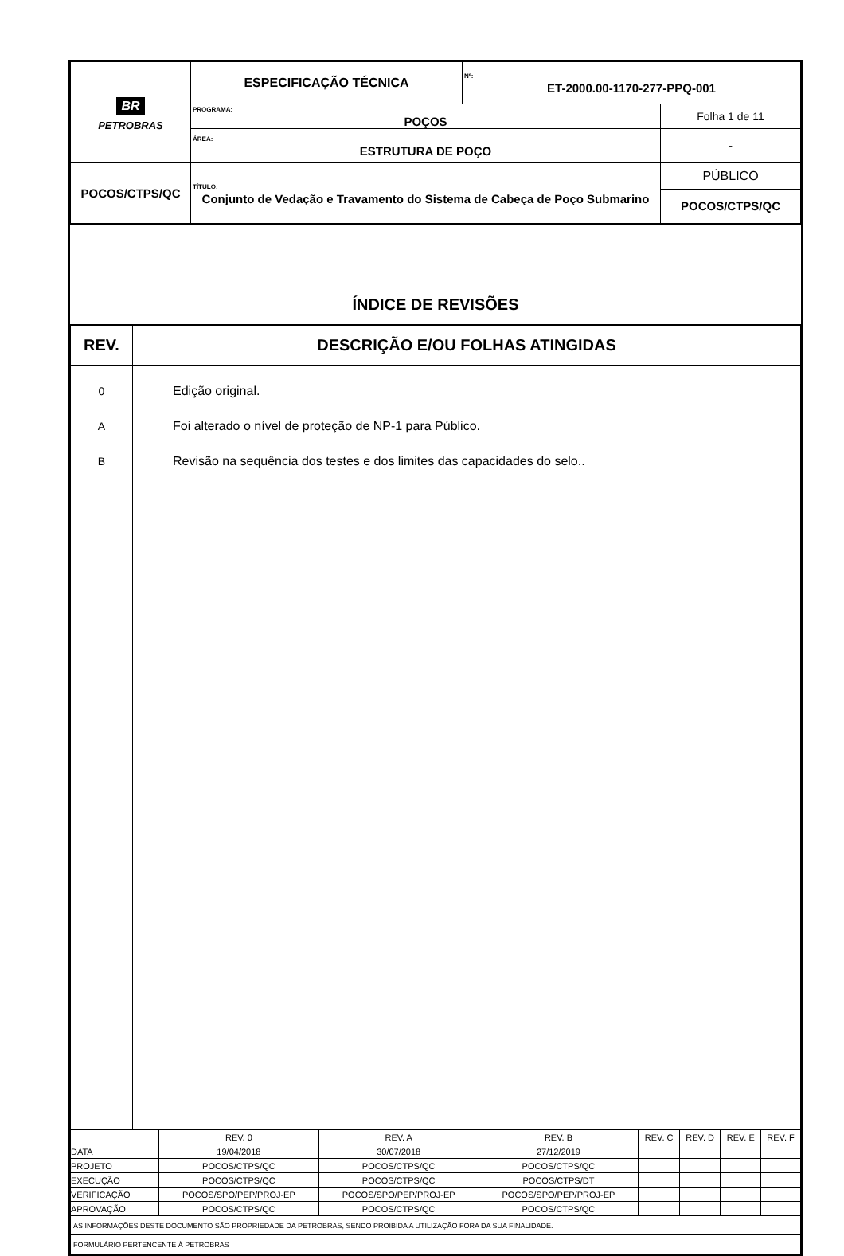| BR PETROBRAS | ESPECIFICAÇÃO TÉCNICA | Nº: ET-2000.00-1170-277-PPQ-001 | |
| | PROGRAMA: POÇOS | | Folha 1 de 11 |
| | ÁREA: ESTRUTURA DE POÇO | | - |
| POCOS/CTPS/QC | TÍTULO: Conjunto de Vedação e Travamento do Sistema de Cabeça de Poço Submarino | | PÚBLICO POCOS/CTPS/QC |
ÍNDICE DE REVISÕES
| REV. | DESCRIÇÃO E/OU FOLHAS ATINGIDAS |
| --- | --- |
| 0 A B | Edição original. Foi alterado o nível de proteção de NP-1 para Público. Revisão na sequência dos testes e dos limites das capacidades do selo.. |
| | REV. 0 | REV. A | REV. B | REV. C | REV. D | REV. E | REV. F |
| DATA | 19/04/2018 | 30/07/2018 | 27/12/2019 | | | | |
| PROJETO | POCOS/CTPS/QC | POCOS/CTPS/QC | POCOS/CTPS/QC | | | | |
| EXECUÇÃO | POCOS/CTPS/QC | POCOS/CTPS/QC | POCOS/CTPS/DT | | | | |
| VERIFICAÇÃO | POCOS/SPO/PEP/PROJ-EP | POCOS/SPO/PEP/PROJ-EP | POCOS/SPO/PEP/PROJ-EP | | | | |
| APROVAÇÃO | POCOS/CTPS/QC | POCOS/CTPS/QC | POCOS/CTPS/QC | | | | |
| AS INFORMAÇÕES DESTE DOCUMENTO SÃO PROPRIEDADE DA PETROBRAS, SENDO PROIBIDA A UTILIZAÇÃO FORA DA SUA FINALIDADE. | | | | | | | |
| FORMULÁRIO PERTENCENTE À PETROBRAS | | | | | | | |